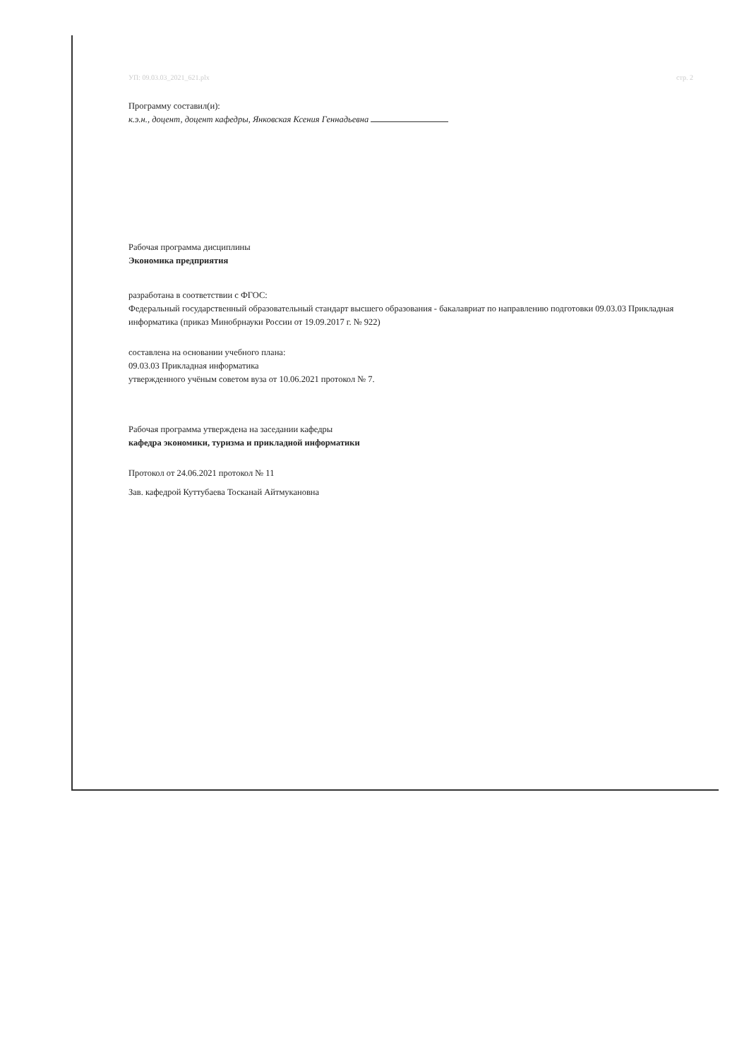УП: 09.03.03_2021_621.plx стр. 2
Программу составил(и):
к.э.н., доцент, доцент кафедры, Янковская Ксения Геннадьевна
Рабочая программа дисциплины
Экономика предприятия
разработана в соответствии с ФГОС:
Федеральный государственный образовательный стандарт высшего образования - бакалавриат по направлению подготовки 09.03.03 Прикладная информатика (приказ Минобрнауки России от 19.09.2017 г. № 922)
составлена на основании учебного плана:
09.03.03 Прикладная информатика
утвержденного учёным советом вуза от 10.06.2021 протокол № 7.
Рабочая программа утверждена на заседании кафедры
кафедра экономики, туризма и прикладной информатики
Протокол от 24.06.2021 протокол № 11
Зав. кафедрой Куттубаева Тосканай Айтмукановна